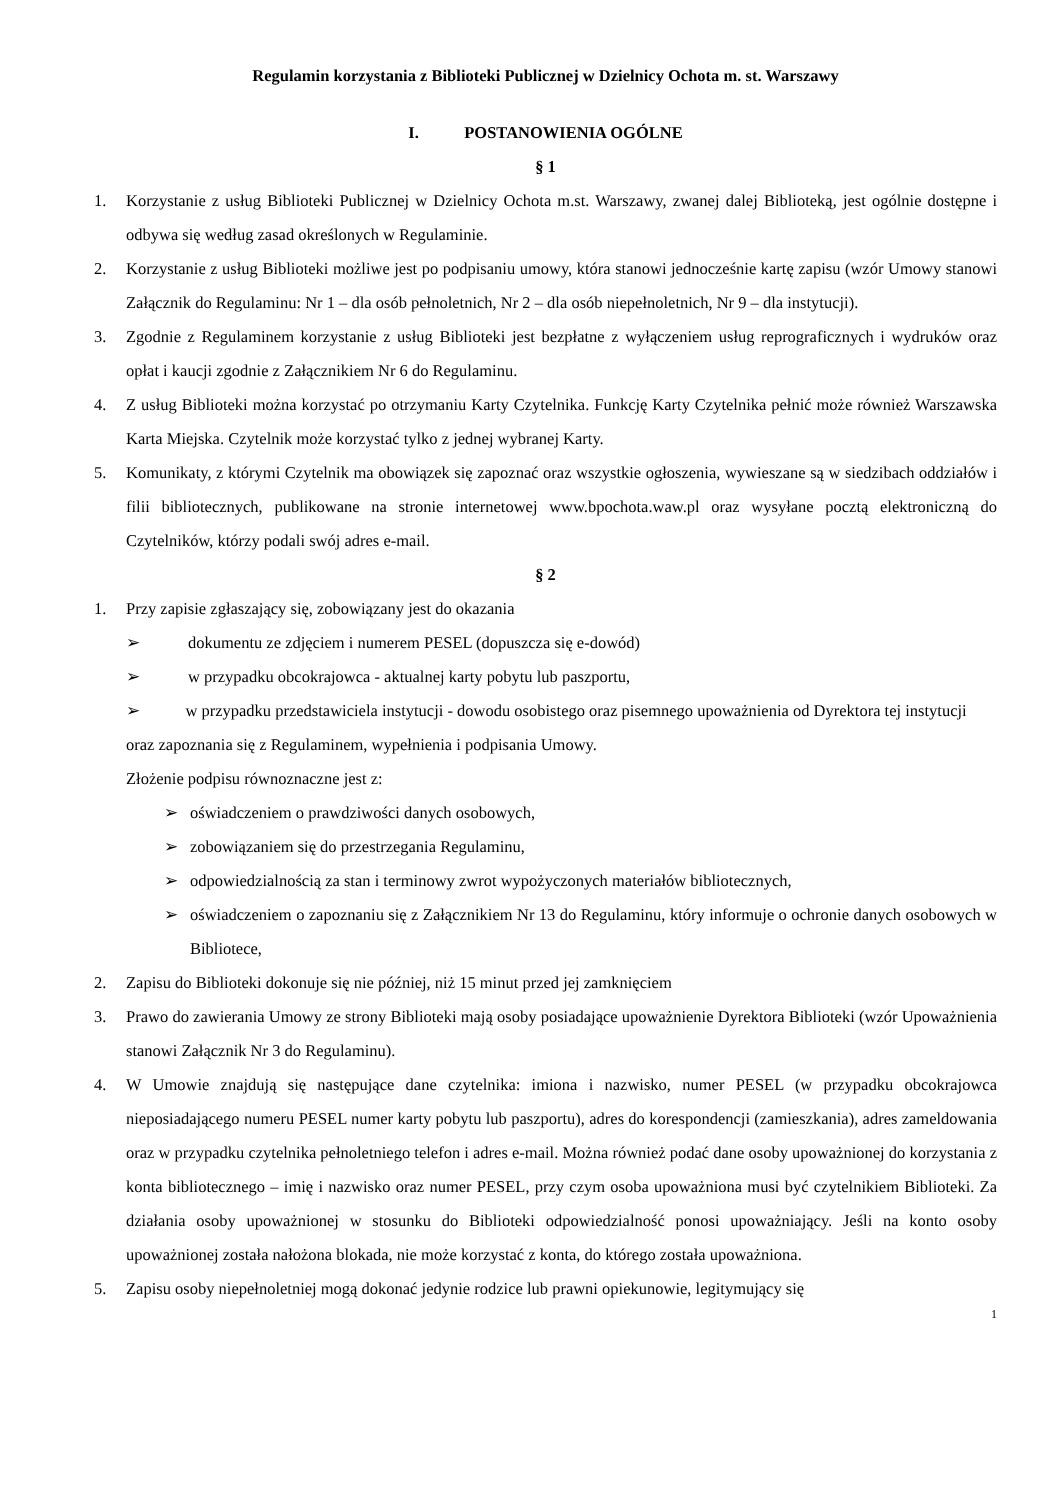Regulamin korzystania z Biblioteki Publicznej w Dzielnicy Ochota m. st. Warszawy
I. POSTANOWIENIA OGÓLNE
§ 1
1. Korzystanie z usług Biblioteki Publicznej w Dzielnicy Ochota m.st. Warszawy, zwanej dalej Biblioteką, jest ogólnie dostępne i odbywa się według zasad określonych w Regulaminie.
2. Korzystanie z usług Biblioteki możliwe jest po podpisaniu umowy, która stanowi jednocześnie kartę zapisu (wzór Umowy stanowi Załącznik do Regulaminu: Nr 1 – dla osób pełnoletnich, Nr 2 – dla osób niepełnoletnich, Nr 9 – dla instytucji).
3. Zgodnie z Regulaminem korzystanie z usług Biblioteki jest bezpłatne z wyłączeniem usług reprograficznych i wydruków oraz opłat i kaucji zgodnie z Załącznikiem Nr 6 do Regulaminu.
4. Z usług Biblioteki można korzystać po otrzymaniu Karty Czytelnika. Funkcję Karty Czytelnika pełnić może również Warszawska Karta Miejska. Czytelnik może korzystać tylko z jednej wybranej Karty.
5. Komunikaty, z którymi Czytelnik ma obowiązek się zapoznać oraz wszystkie ogłoszenia, wywieszane są w siedzibach oddziałów i filii bibliotecznych, publikowane na stronie internetowej www.bpochota.waw.pl oraz wysyłane pocztą elektroniczną do Czytelników, którzy podali swój adres e-mail.
§ 2
1. Przy zapisie zgłaszający się, zobowiązany jest do okazania
➢ dokumentu ze zdjęciem i numerem PESEL (dopuszcza się e-dowód)
➢ w przypadku obcokrajowca - aktualnej karty pobytu lub paszportu,
➢ w przypadku przedstawiciela instytucji - dowodu osobistego oraz pisemnego upoważnienia od Dyrektora tej instytucji
oraz zapoznania się z Regulaminem, wypełnienia i podpisania Umowy.
Złożenie podpisu równoznaczne jest z:
➢ oświadczeniem o prawdziwości danych osobowych,
➢ zobowiązaniem się do przestrzegania Regulaminu,
➢ odpowiedzialnością za stan i terminowy zwrot wypożyczonych materiałów bibliotecznych,
➢ oświadczeniem o zapoznaniu się z Załącznikiem Nr 13 do Regulaminu, który informuje o ochronie danych osobowych w Bibliotece,
2. Zapisu do Biblioteki dokonuje się nie później, niż 15 minut przed jej zamknięciem
3. Prawo do zawierania Umowy ze strony Biblioteki mają osoby posiadające upoważnienie Dyrektora Biblioteki (wzór Upoważnienia stanowi Załącznik Nr 3 do Regulaminu).
4. W Umowie znajdują się następujące dane czytelnika: imiona i nazwisko, numer PESEL (w przypadku obcokrajowca nieposiadającego numeru PESEL numer karty pobytu lub paszportu), adres do korespondencji (zamieszkania), adres zameldowania oraz w przypadku czytelnika pełnoletniego telefon i adres e-mail. Można również podać dane osoby upoważnionej do korzystania z konta bibliotecznego – imię i nazwisko oraz numer PESEL, przy czym osoba upoważniona musi być czytelnikiem Biblioteki. Za działania osoby upoważnionej w stosunku do Biblioteki odpowiedzialność ponosi upoważniający. Jeśli na konto osoby upoważnionej została nałożona blokada, nie może korzystać z konta, do którego została upoważniona.
5. Zapisu osoby niepełnoletniej mogą dokonać jedynie rodzice lub prawni opiekunowie, legitymujący się
1